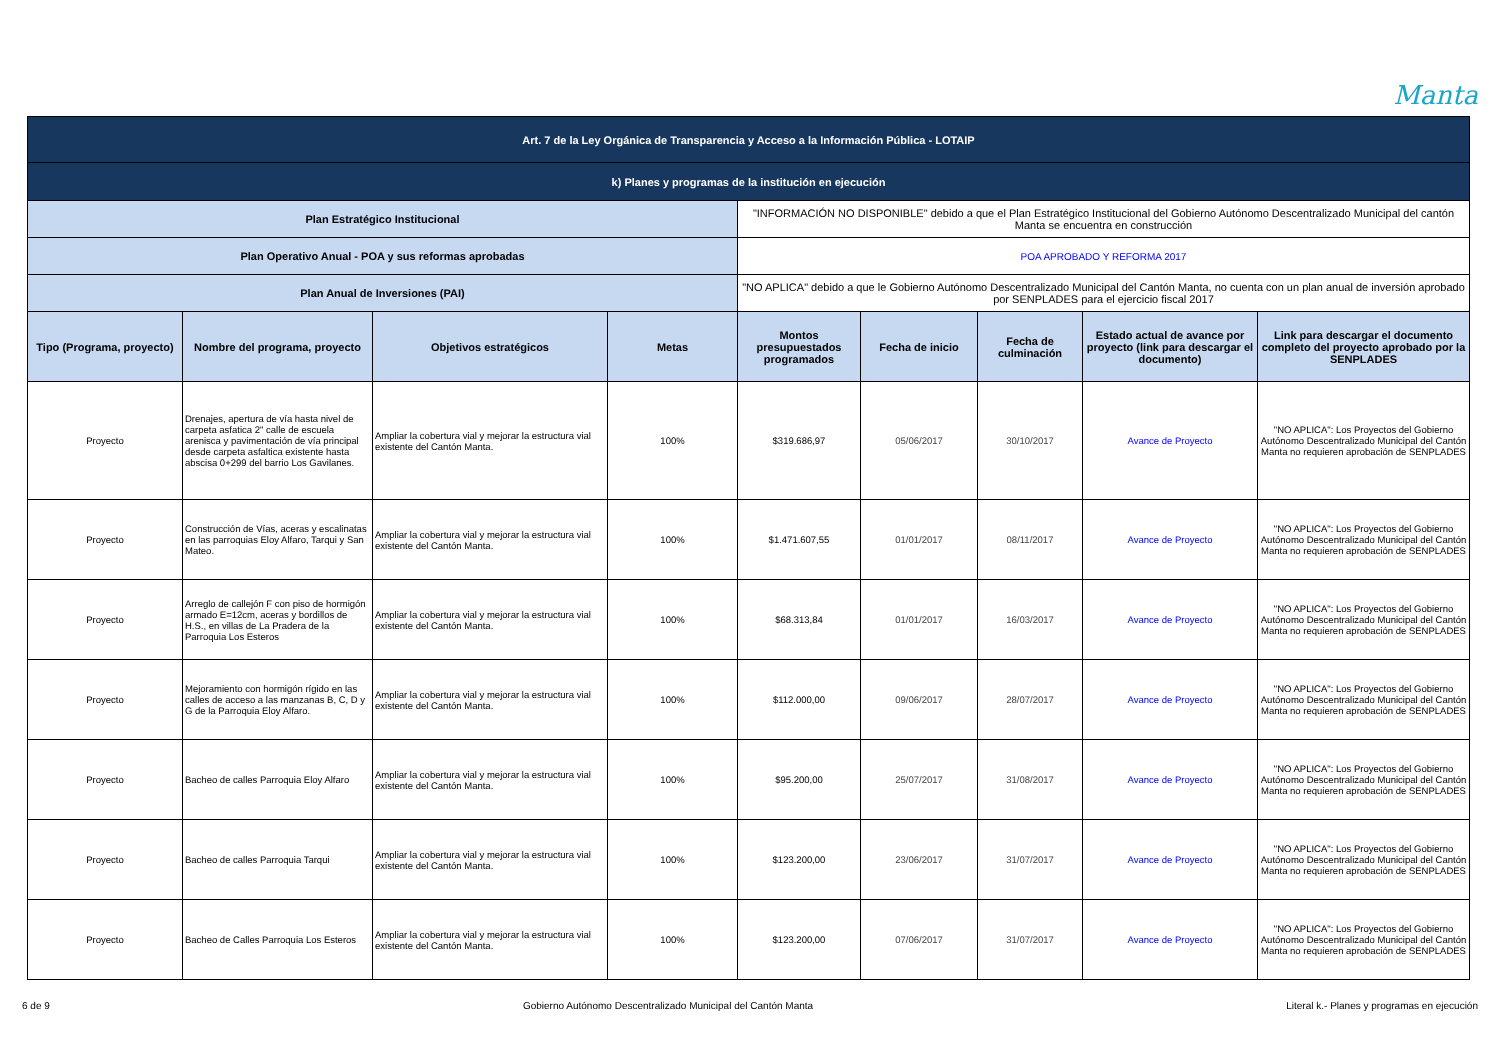Manta
| Art. 7 de la Ley Orgánica de Transparencia y Acceso a la Información Pública - LOTAIP | | | | | | | | |
| k) Planes y programas de la institución en ejecución | | | | | | | | |
| Plan Estratégico Institucional | | | | "INFORMACIÓN NO DISPONIBLE" debido a que el Plan Estratégico Institucional del Gobierno Autónomo Descentralizado Municipal del cantón Manta se encuentra en construcción | | | | |
| Plan Operativo Anual - POA y sus reformas aprobadas | | | | POA APROBADO Y REFORMA 2017 | | | | |
| Plan Anual de Inversiones (PAI) | | | | "NO APLICA" debido a que le Gobierno Autónomo Descentralizado Municipal del Cantón Manta, no cuenta con un plan anual de inversión aprobado por SENPLADES para el ejercicio fiscal 2017 | | | | |
| Tipo (Programa, proyecto) | Nombre del programa, proyecto | Objetivos estratégicos | Metas | Montos presupuestados programados | Fecha de inicio | Fecha de culminación | Estado actual de avance por proyecto (link para descargar el documento) | Link para descargar el documento completo del proyecto aprobado por la SENPLADES |
| Proyecto | Drenajes, apertura de vía hasta nivel de carpeta asfatica 2" calle de escuela arenisca y pavimentación de vía principal desde carpeta asfaltica existente hasta abscisa 0+299 del barrio Los Gavilanes. | Ampliar la cobertura vial y mejorar la estructura vial existente del Cantón Manta. | 100% | $319.686,97 | 05/06/2017 | 30/10/2017 | Avance de Proyecto | "NO APLICA": Los Proyectos del Gobierno Autónomo Descentralizado Municipal del Cantón Manta no requieren aprobación de SENPLADES |
| Proyecto | Construcción de Vías, aceras y escalinatas en las parroquias Eloy Alfaro, Tarqui y San Mateo. | Ampliar la cobertura vial y mejorar la estructura vial existente del Cantón Manta. | 100% | $1.471.607,55 | 01/01/2017 | 08/11/2017 | Avance de Proyecto | "NO APLICA": Los Proyectos del Gobierno Autónomo Descentralizado Municipal del Cantón Manta no requieren aprobación de SENPLADES |
| Proyecto | Arreglo de callejón F con piso de hormigón armado E=12cm, aceras y bordillos de H.S., en villas de La Pradera de la Parroquia Los Esteros | Ampliar la cobertura vial y mejorar la estructura vial existente del Cantón Manta. | 100% | $68.313,84 | 01/01/2017 | 16/03/2017 | Avance de Proyecto | "NO APLICA": Los Proyectos del Gobierno Autónomo Descentralizado Municipal del Cantón Manta no requieren aprobación de SENPLADES |
| Proyecto | Mejoramiento con hormigón rígido en las calles de acceso a las manzanas B, C, D y G de la Parroquia Eloy Alfaro. | Ampliar la cobertura vial y mejorar la estructura vial existente del Cantón Manta. | 100% | $112.000,00 | 09/06/2017 | 28/07/2017 | Avance de Proyecto | "NO APLICA": Los Proyectos del Gobierno Autónomo Descentralizado Municipal del Cantón Manta no requieren aprobación de SENPLADES |
| Proyecto | Bacheo de calles Parroquia Eloy Alfaro | Ampliar la cobertura vial y mejorar la estructura vial existente del Cantón Manta. | 100% | $95.200,00 | 25/07/2017 | 31/08/2017 | Avance de Proyecto | "NO APLICA": Los Proyectos del Gobierno Autónomo Descentralizado Municipal del Cantón Manta no requieren aprobación de SENPLADES |
| Proyecto | Bacheo de calles Parroquia Tarqui | Ampliar la cobertura vial y mejorar la estructura vial existente del Cantón Manta. | 100% | $123.200,00 | 23/06/2017 | 31/07/2017 | Avance de Proyecto | "NO APLICA": Los Proyectos del Gobierno Autónomo Descentralizado Municipal del Cantón Manta no requieren aprobación de SENPLADES |
| Proyecto | Bacheo de Calles Parroquia Los Esteros | Ampliar la cobertura vial y mejorar la estructura vial existente del Cantón Manta. | 100% | $123.200,00 | 07/06/2017 | 31/07/2017 | Avance de Proyecto | "NO APLICA": Los Proyectos del Gobierno Autónomo Descentralizado Municipal del Cantón Manta no requieren aprobación de SENPLADES |
6 de 9 Gobierno Autónomo Descentralizado Municipal del Cantón Manta Literal k.- Planes y programas en ejecución